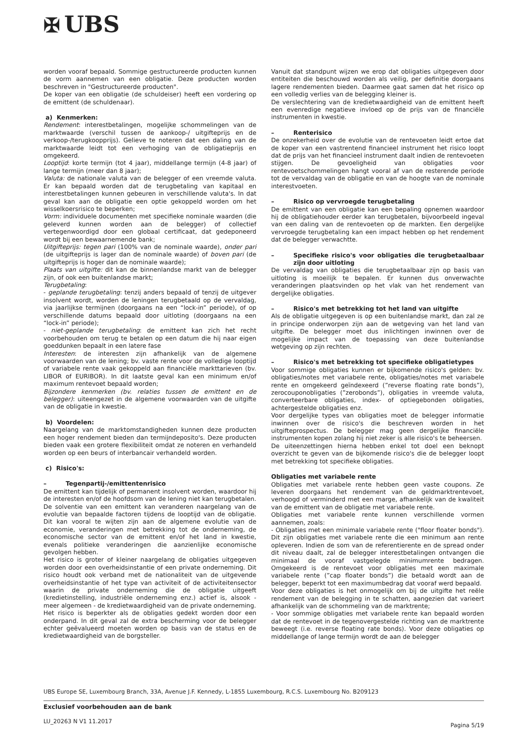✠ UBS
worden vooraf bepaald. Sommige gestructureerde producten kunnen de vorm aannemen van een obligatie. Deze producten worden beschreven in "Gestructureerde producten".
De koper van een obligatie (de schuldeiser) heeft een vordering op de emittent (de schuldenaar).
a) Kenmerken:
Rendement: interestbetalingen, mogelijke schommelingen van de marktwaarde (verschil tussen de aankoop-/ uitgifteprijs en de verkoop-/terugkoopprijs). Gelieve te noteren dat een daling van de marktwaarde leidt tot een verhoging van de obligatieprijs en omgekeerd.
Looptijd: korte termijn (tot 4 jaar), middellange termijn (4-8 jaar) of lange termijn (meer dan 8 jaar);
Valuta: de nationale valuta van de belegger of een vreemde valuta. Er kan bepaald worden dat de terugbetaling van kapitaal en interestbetalingen kunnen gebeuren in verschillende valuta's. In dat geval kan aan de obligatie een optie gekoppeld worden om het wisselkoersrisico te beperken;
Vorm: individuele documenten met specifieke nominale waarden (die geleverd kunnen worden aan de belegger) of collectief vertegenwoordigd door een globaal certificaat, dat gedeponeerd wordt bij een bewaarnemende bank;
Uitgifteprijs: tegen pari (100% van de nominale waarde), onder pari (de uitgifteprijs is lager dan de nominale waarde) of boven pari (de uitgifteprijs is hoger dan de nominale waarde);
Plaats van uitgifte: dit kan de binnenlandse markt van de belegger zijn, of ook een buitenlandse markt;
Terugbetaling:
- geplande terugbetaling: tenzij anders bepaald of tenzij de uitgever insolvent wordt, worden de leningen terugbetaald op de vervaldag, via jaarlijkse termijnen (doorgaans na een “lock-in” periode), of op verschillende datums bepaald door uitloting (doorgaans na een “lock-in” periode);
- niet-geplande terugbetaling: de emittent kan zich het recht voorbehouden om terug te betalen op een datum die hij naar eigen goeddunken bepaalt in een latere fase
Interesten: de interesten zijn afhankelijk van de algemene voorwaarden van de lening; bv. vaste rente voor de volledige looptijd of variabele rente vaak gekoppeld aan financiële markttarieven (bv. LIBOR of EURIBOR). In dit laatste geval kan een minimum en/of maximum rentevoet bepaald worden;
Bijzondere kenmerken (bv. relaties tussen de emittent en de belegger): uiteengezet in de algemene voorwaarden van de uitgifte van de obligatie in kwestie.
b) Voordelen:
Naargelang van de marktomstandigheden kunnen deze producten een hoger rendement bieden dan termijndeposito's. Deze producten bieden vaak een grotere flexibiliteit omdat ze noteren en verhandeld worden op een beurs of interbancair verhandeld worden.
c) Risico's:
– Tegenpartij-/emittentenrisico
De emittent kan tijdelijk of permanent insolvent worden, waardoor hij de interesten en/of de hoofdsom van de lening niet kan terugbetalen. De solventie van een emittent kan veranderen naargelang van de evolutie van bepaalde factoren tijdens de looptijd van de obligatie. Dit kan vooral te wijten zijn aan de algemene evolutie van de economie, veranderingen met betrekking tot de onderneming, de economische sector van de emittent en/of het land in kwestie, evenals politieke veranderingen die aanzienlijke economische gevolgen hebben.
Het risico is groter of kleiner naargelang de obligaties uitgegeven worden door een overheidsinstantie of een private onderneming. Dit risico houdt ook verband met de nationaliteit van de uitgevende overheidsinstantie of het type van activiteit of de activiteitensector waarin de private onderneming die de obligatie uitgeeft (kredietinstelling, industriële onderneming enz.) actief is, alsook - meer algemeen - de kredietwaardigheid van de private onderneming.
Het risico is beperkter als de obligaties gedekt worden door een onderpand. In dit geval zal de extra bescherming voor de belegger echter geëvalueerd moeten worden op basis van de status en de kredietwaardigheid van de borgsteller.
Vanuit dat standpunt wijzen we erop dat obligaties uitgegeven door entiteiten die beschouwd worden als veilig, per definitie doorgaans lagere rendementen bieden. Daarmee gaat samen dat het risico op een volledig verlies van de belegging kleiner is.
De verslechtering van de kredietwaardigheid van de emittent heeft een evenredige negatieve invloed op de prijs van de financiële instrumenten in kwestie.
– Renterisico
De onzekerheid over de evolutie van de rentevoeten leidt ertoe dat de koper van een vastrentend financieel instrument het risico loopt dat de prijs van het financieel instrument daalt indien de rentevoeten stijgen. De gevoeligheid van obligaties voor rentevoetschommelingen hangt vooral af van de resterende periode tot de vervaldag van de obligatie en van de hoogte van de nominale interestvoeten.
– Risico op vervroegde terugbetaling
De emittent van een obligatie kan een bepaling opnemen waardoor hij de obligatiehouder eerder kan terugbetalen, bijvoorbeeld ingeval van een daling van de rentevoeten op de markten. Een dergelijke vervroegde terugbetaling kan een impact hebben op het rendement dat de belegger verwachtte.
– Specifieke risico's voor obligaties die terugbetaalbaar zijn door uitloting
De vervaldag van obligaties die terugbetaalbaar zijn op basis van uitloting is moeilijk te bepalen. Er kunnen dus onverwachte veranderingen plaatsvinden op het vlak van het rendement van dergelijke obligaties.
– Risico's met betrekking tot het land van uitgifte
Als de obligatie uitgegeven is op een buitenlandse markt, dan zal ze in principe onderworpen zijn aan de wetgeving van het land van uitgifte. De belegger moet dus inlichtingen inwinnen over de mogelijke impact van de toepassing van deze buitenlandse wetgeving op zijn rechten.
– Risico's met betrekking tot specifieke obligatietypes
Voor sommige obligaties kunnen er bijkomende risico's gelden: bv. obligaties/notes met variabele rente, obligaties/notes met variabele rente en omgekeerd geïndexeerd (”reverse floating rate bonds”), zerocouponobligaties (”zerobonds”), obligaties in vreemde valuta, converteerbare obligaties, index- of optiegebonden obligaties, achtergestelde obligaties enz.
Voor dergelijke types van obligaties moet de belegger informatie inwinnen over de risico's die beschreven worden in het uitgifteprospectus. De belegger mag geen dergelijke financiële instrumenten kopen zolang hij niet zeker is alle risico's te beheersen.
De uiteenzettingen hierna hebben enkel tot doel een beknopt overzicht te geven van de bijkomende risico's die de belegger loopt met betrekking tot specifieke obligaties.
Obligaties met variabele rente
Obligaties met variabele rente hebben geen vaste coupons. Ze leveren doorgaans het rendement van de geldmarktrentevoet, verhoogd of verminderd met een marge, afhankelijk van de kwaliteit van de emittent van de obligatie met variabele rente.
Obligaties met variabele rente kunnen verschillende vormen aannemen, zoals:
- Obligaties met een minimale variabele rente ("floor floater bonds"). Dit zijn obligaties met variabele rente die een minimum aan rente opleveren. Indien de som van de referentierente en de spread onder dit niveau daalt, zal de belegger interestbetalingen ontvangen die minimaal de vooraf vastgelegde minimumrente bedragen. Omgekeerd is de rentevoet voor obligaties met een maximale variabele rente (”cap floater bonds”) die betaald wordt aan de belegger, beperkt tot een maximumbedrag dat vooraf werd bepaald.
Voor deze obligaties is het onmogelijk om bij de uitgifte het reële rendement van de belegging in te schatten, aangezien dat varieert afhankelijk van de schommeling van de marktrente;
- Voor sommige obligaties met variabele rente kan bepaald worden dat de rentevoet in de tegenovergestelde richting van de marktrente beweegt (i.e. reverse floating rate bonds). Voor deze obligaties op middellange of lange termijn wordt de aan de belegger
UBS Europe SE, Luxembourg Branch, 33A, Avenue J.F. Kennedy, L-1855 Luxembourg, R.C.S. Luxembourg No. B209123
Exclusief voorbehouden aan de bank
LU_20263 N V1 11.2017 Pagina 5/19